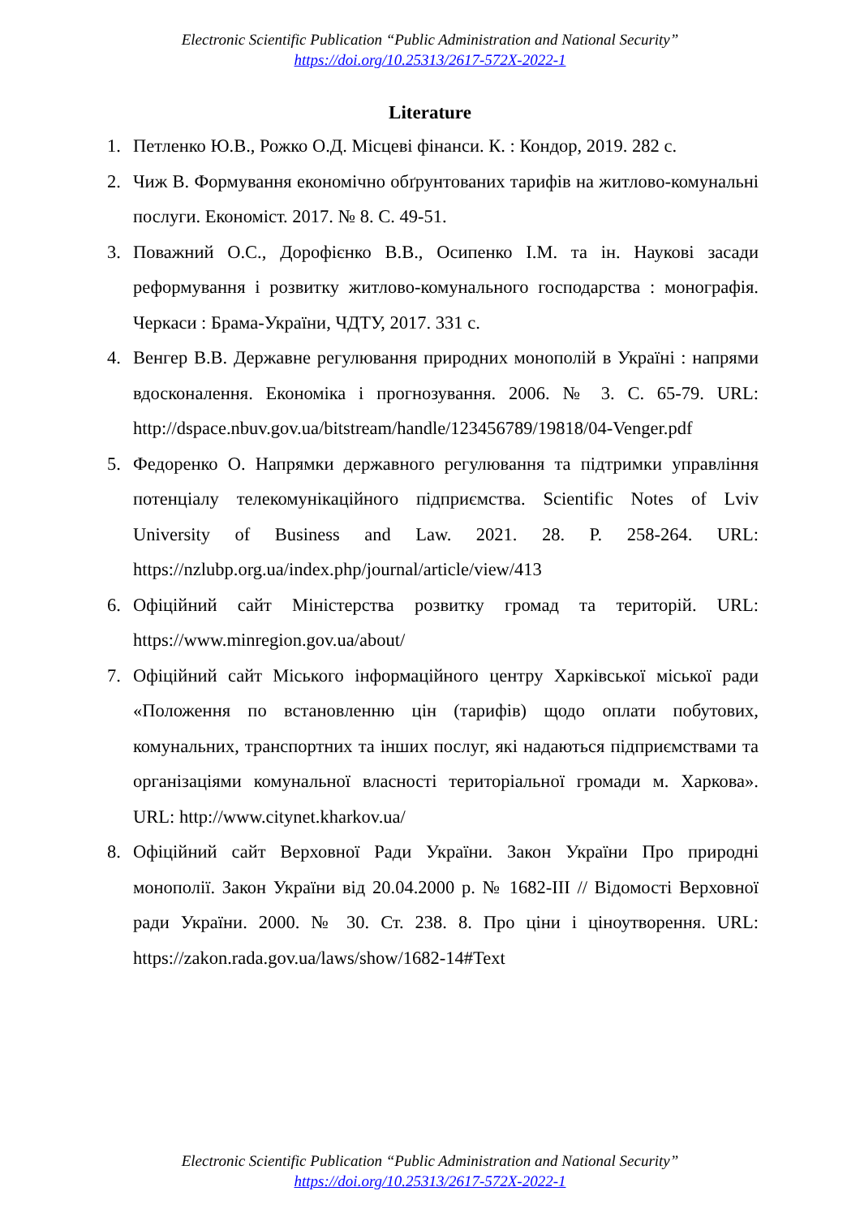Electronic Scientific Publication “Public Administration and National Security”
https://doi.org/10.25313/2617-572X-2022-1
Literature
1. Петленко Ю.В., Рожко О.Д. Місцеві фінанси. К. : Кондор, 2019. 282 с.
2. Чиж В. Формування економічно обґрунтованих тарифів на житлово-комунальні послуги. Економіст. 2017. № 8. С. 49-51.
3. Поважний О.С., Дорофієнко В.В., Осипенко І.М. та ін. Наукові засади реформування і розвитку житлово-комунального господарства : монографія. Черкаси : Брама-України, ЧДТУ, 2017. 331 с.
4. Венгер В.В. Державне регулювання природних монополій в Україні : напрями вдосконалення. Економіка і прогнозування. 2006. № 3. С. 65-79. URL: http://dspace.nbuv.gov.ua/bitstream/handle/123456789/19818/04-Venger.pdf
5. Федоренко О. Напрямки державного регулювання та підтримки управління потенціалу телекомунікаційного підприємства. Scientific Notes of Lviv University of Business and Law. 2021. 28. P. 258-264. URL: https://nzlubp.org.ua/index.php/journal/article/view/413
6. Офіційний сайт Міністерства розвитку громад та територій. URL: https://www.minregion.gov.ua/about/
7. Офіційний сайт Міського інформаційного центру Харківської міської ради «Положення по встановленню цін (тарифів) щодо оплати побутових, комунальних, транспортних та інших послуг, які надаються підприємствами та організаціями комунальної власності територіальної громади м. Харкова». URL: http://www.citynet.kharkov.ua/
8. Офіційний сайт Верховної Ради України. Закон України Про природні монополії. Закон України від 20.04.2000 р. № 1682-ІІІ // Відомості Верховної ради України. 2000. № 30. Ст. 238. 8. Про ціни і ціноутворення. URL: https://zakon.rada.gov.ua/laws/show/1682-14#Text
Electronic Scientific Publication “Public Administration and National Security”
https://doi.org/10.25313/2617-572X-2022-1